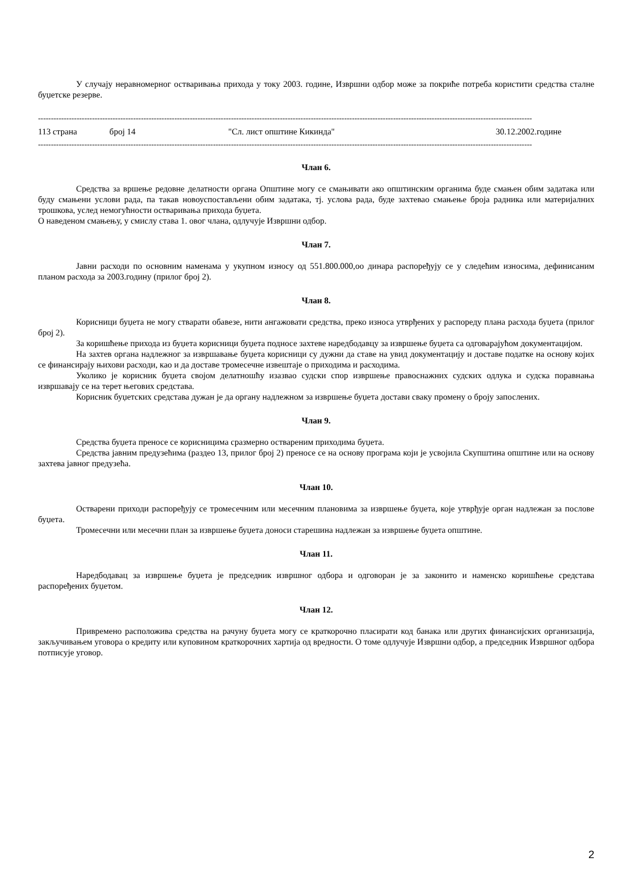У случају неравномерног остваривања прихода у току 2003. године, Извршни одбор може за покриће потреба користити средства сталне буџетске резерве.
------------------------------------------------------------------------------------------------------------------------------------------------------------------------------------------------
113 страна број 14 "Сл. лист општине Кикинда" 30.12.2002.године
------------------------------------------------------------------------------------------------------------------------------------------------------------------------------------------------
Члан 6.
Средства за вршење редовне делатности органа Општине могу се смањивати ако општинским органима буде смањен обим задатака или буду смањени услови рада, па такав новоуспостављени обим задатака, тј. услова рада, буде захтевао смањење броја радника или материјалних трошкова, услед немогућности остваривања прихода буџета.
О наведеном смањењу, у смислу става 1. овог члана, одлучује Извршни одбор.
Члан 7.
Јавни расходи по основним наменама у укупном износу од 551.800.000,оо динара распоређују се у следећим износима, дефинисаним планом расхода за 2003.годину (прилог број 2).
Члан 8.
Корисници буџета не могу стварати обавезе, нити ангажовати средства, преко износа утврђених у распореду плана расхода буџета (прилог број 2).
За коришћење прихода из буџета корисници буџета подносе захтеве наредбодавцу за извршење буџета са одговарајућом документацијом.
На захтев органа надлежног за извршавање буџета корисници су дужни да ставе на увид документацију и доставе податке на основу којих се финансирају њихови расходи, као и да доставе тромесечне извештаје о приходима и расходима.
Уколико је корисник буџета својом делатношћу изазвао судски спор извршење правоснажних судских одлука и судска поравнања извршавају се на терет његових средстава.
Корисник буџетских средстава дужан је да органу надлежном за извршење буџета достави сваку промену о броју запослених.
Члан 9.
Средства буџета преносе се корисницима сразмерно оствареним приходима буџета.
Средства јавним предузећима (раздео 13, прилог број 2) преносе се на основу програма који је усвојила Скупштина општине или на основу захтева јавног предузећа.
Члан 10.
Остварени приходи распоређују се тромесечним или месечним плановима за извршење буџета, које утврђује орган надлежан за послове буџета.
Тромесечни или месечни план за извршење буџета доноси старешина надлежан за извршење буџета општине.
Члан 11.
Наредбодавац за извршење буџета је председник извршног одбора и одговоран је за законито и наменско коришћење средстава распоређених буџетом.
Члан 12.
Привремено расположива средства на рачуну буџета могу се краткорочно пласирати код банака или других финансијских организација, закључивањем уговора о кредиту или куповином краткорочних хартија од вредности. О томе одлучује Извршни одбор, а председник Извршног одбора потписује уговор.
2